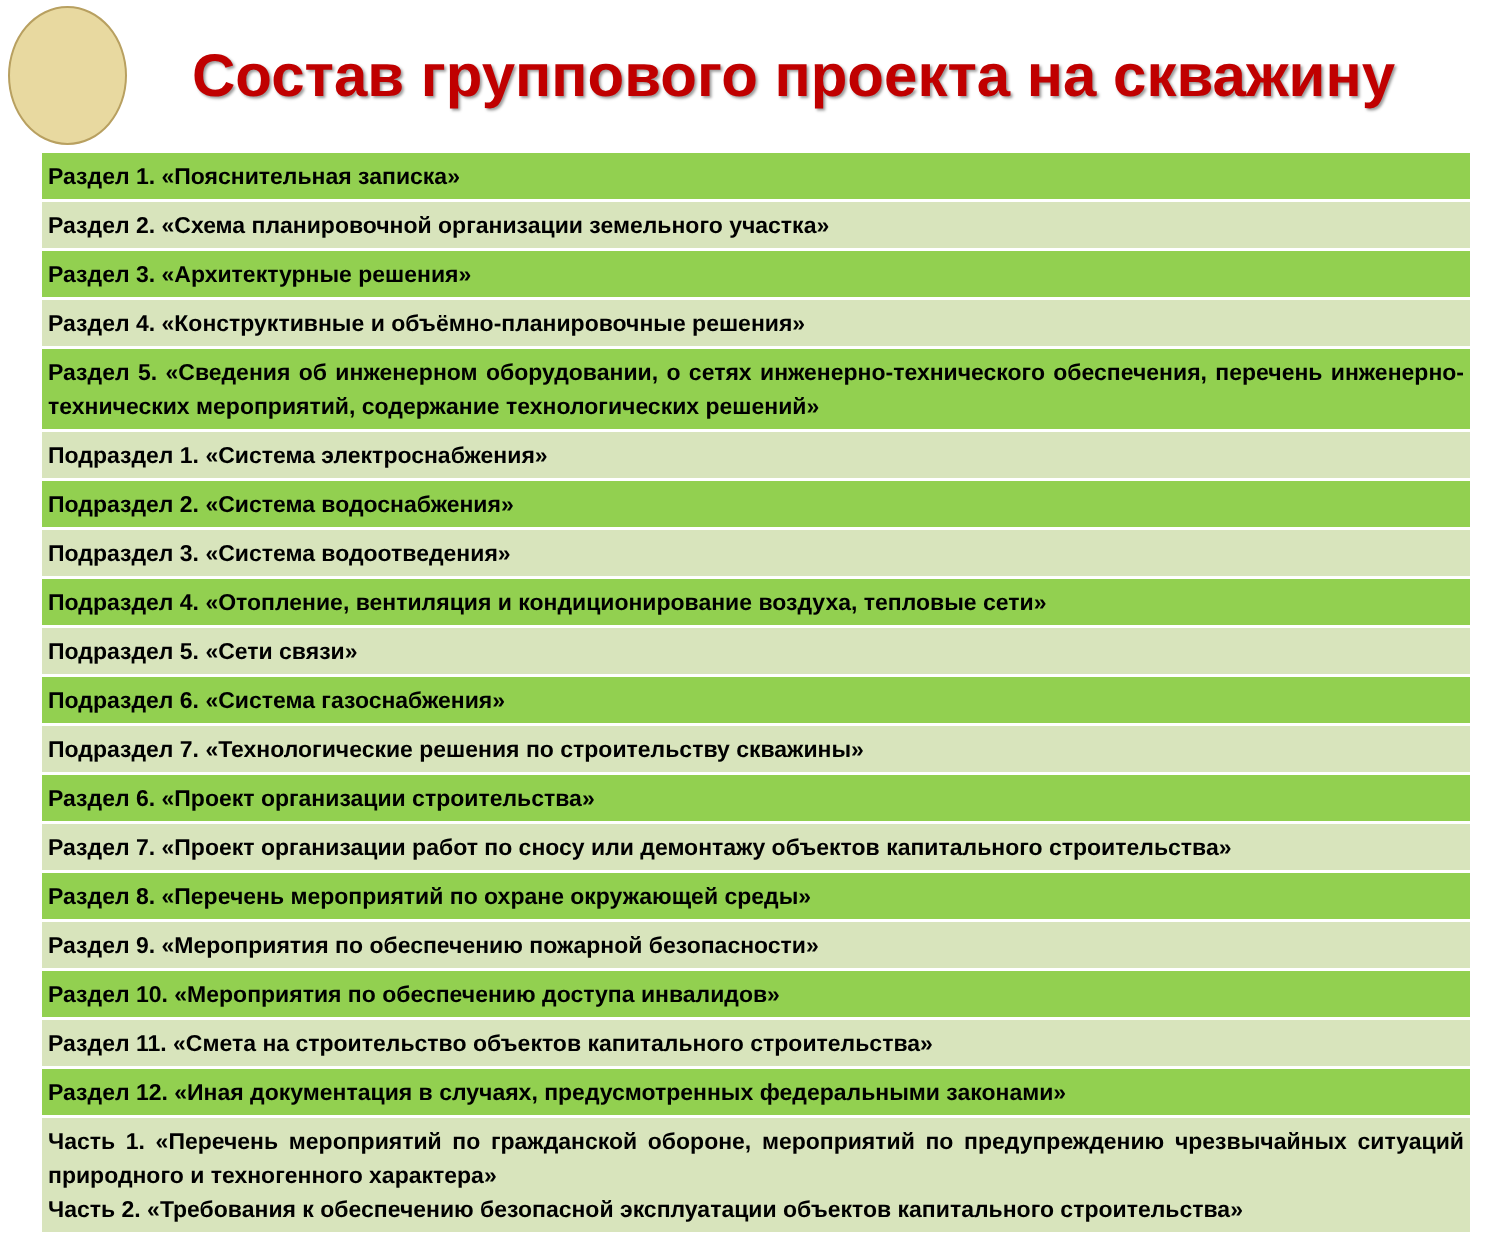Состав группового проекта на скважину
| Раздел 1. «Пояснительная записка» |
| Раздел 2. «Схема планировочной организации земельного участка» |
| Раздел 3. «Архитектурные решения» |
| Раздел 4. «Конструктивные и объёмно-планировочные решения» |
| Раздел 5. «Сведения об инженерном оборудовании, о сетях инженерно-технического обеспечения, перечень инженерно-технических мероприятий, содержание технологических решений» |
| Подраздел 1. «Система электроснабжения» |
| Подраздел 2. «Система водоснабжения» |
| Подраздел 3. «Система водоотведения» |
| Подраздел 4. «Отопление, вентиляция и кондиционирование воздуха, тепловые сети» |
| Подраздел 5. «Сети связи» |
| Подраздел 6. «Система газоснабжения» |
| Подраздел 7. «Технологические решения по строительству скважины» |
| Раздел 6. «Проект организации строительства» |
| Раздел 7. «Проект организации работ по сносу или демонтажу объектов капитального строительства» |
| Раздел 8. «Перечень мероприятий по охране окружающей среды» |
| Раздел 9. «Мероприятия по обеспечению пожарной безопасности» |
| Раздел 10. «Мероприятия по обеспечению доступа инвалидов» |
| Раздел 11. «Смета на строительство объектов капитального строительства» |
| Раздел 12. «Иная документация в случаях, предусмотренных федеральными законами» |
| Часть 1. «Перечень мероприятий по гражданской обороне, мероприятий по предупреждению чрезвычайных ситуаций природного и техногенного характера» Часть 2. «Требования к обеспечению безопасной эксплуатации объектов капитального строительства» |